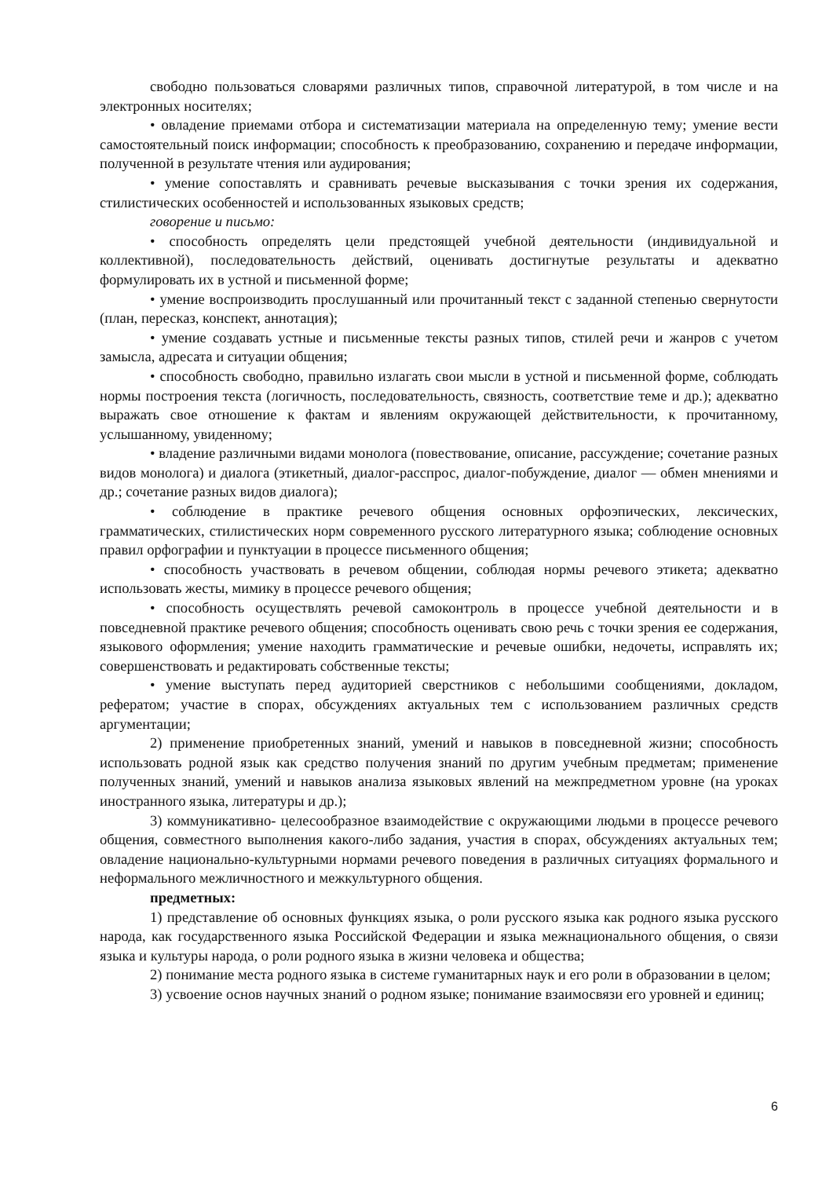свободно пользоваться словарями различных типов, справочной литературой, в том числе и на электронных носителях;
• овладение приемами отбора и систематизации материала на определенную тему; умение вести самостоятельный поиск информации; способность к преобразованию, сохранению и передаче информации, полученной в результате чтения или аудирования;
• умение сопоставлять и сравнивать речевые высказывания с точки зрения их содержания, стилистических особенностей и использованных языковых средств;
говорение и письмо:
• способность определять цели предстоящей учебной деятельности (индивидуальной и коллективной), последовательность действий, оценивать достигнутые результаты и адекватно формулировать их в устной и письменной форме;
• умение воспроизводить прослушанный или прочитанный текст с заданной степенью свернутости (план, пересказ, конспект, аннотация);
• умение создавать устные и письменные тексты разных типов, стилей речи и жанров с учетом замысла, адресата и ситуации общения;
• способность свободно, правильно излагать свои мысли в устной и письменной форме, соблюдать нормы построения текста (логичность, последовательность, связность, соответствие теме и др.); адекватно выражать свое отношение к фактам и явлениям окружающей действительности, к прочитанному, услышанному, увиденному;
• владение различными видами монолога (повествование, описание, рассуждение; сочетание разных видов монолога) и диалога (этикетный, диалог-расспрос, диалог-побуждение, диалог — обмен мнениями и др.; сочетание разных видов диалога);
• соблюдение в практике речевого общения основных орфоэпических, лексических, грамматических, стилистических норм современного русского литературного языка; соблюдение основных правил орфографии и пунктуации в процессе письменного общения;
• способность участвовать в речевом общении, соблюдая нормы речевого этикета; адекватно использовать жесты, мимику в процессе речевого общения;
• способность осуществлять речевой самоконтроль в процессе учебной деятельности и в повседневной практике речевого общения; способность оценивать свою речь с точки зрения ее содержания, языкового оформления; умение находить грамматические и речевые ошибки, недочеты, исправлять их; совершенствовать и редактировать собственные тексты;
• умение выступать перед аудиторией сверстников с небольшими сообщениями, докладом, рефератом; участие в спорах, обсуждениях актуальных тем с использованием различных средств аргументации;
2) применение приобретенных знаний, умений и навыков в повседневной жизни; способность использовать родной язык как средство получения знаний по другим учебным предметам; применение полученных знаний, умений и навыков анализа языковых явлений на межпредметном уровне (на уроках иностранного языка, литературы и др.);
3) коммуникативно- целесообразное взаимодействие с окружающими людьми в процессе речевого общения, совместного выполнения какого-либо задания, участия в спорах, обсуждениях актуальных тем; овладение национально-культурными нормами речевого поведения в различных ситуациях формального и неформального межличностного и межкультурного общения.
предметных:
1) представление об основных функциях языка, о роли русского языка как родного языка русского народа, как государственного языка Российской Федерации и языка межнационального общения, о связи языка и культуры народа, о роли родного языка в жизни человека и общества;
2) понимание места родного языка в системе гуманитарных наук и его роли в образовании в целом;
3) усвоение основ научных знаний о родном языке; понимание взаимосвязи его уровней и единиц;
6